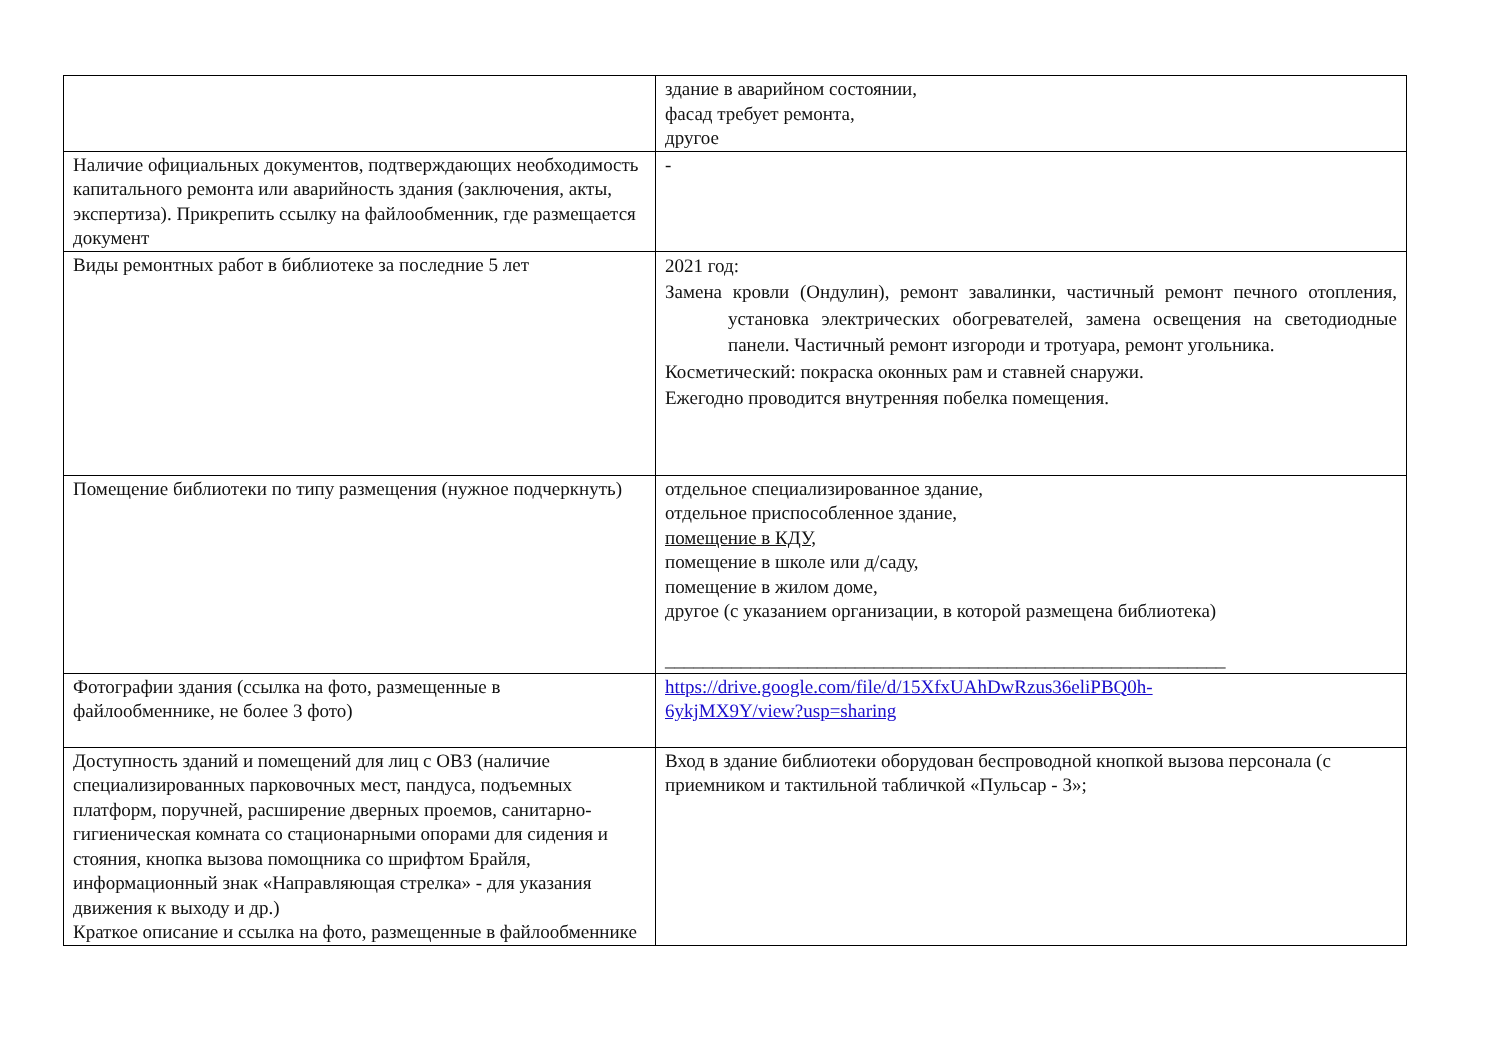| | здание в аварийном состоянии, фасад требует ремонта, другое |
| Наличие официальных документов, подтверждающих необходимость капитального ремонта или аварийность здания (заключения, акты, экспертиза). Прикрепить ссылку на файлообменник, где размещается документ | - |
| Виды ремонтных работ в библиотеке за последние 5 лет | 2021 год: Замена кровли (Ондулин), ремонт завалинки, частичный ремонт печного отопления, установка электрических обогревателей, замена освещения на светодиодные панели. Частичный ремонт изгороди и тротуара, ремонт угольника. Косметический: покраска оконных рам и ставней снаружи. Ежегодно проводится внутренняя побелка помещения. |
| Помещение библиотеки по типу размещения (нужное подчеркнуть) | отдельное специализированное здание, отдельное приспособленное здание, помещение в КДУ, помещение в школе или д/саду, помещение в жилом доме, другое (с указанием организации, в которой размещена библиотека) ___________________________________________________________ |
| Фотографии здания (ссылка на фото, размещенные в файлообменнике, не более 3 фото) | https://drive.google.com/file/d/15XfxUAhDwRzus36eliPBQ0h- 6ykjMX9Y/view?usp=sharing |
| Доступность зданий и помещений для лиц с ОВЗ (наличие специализированных парковочных мест, пандуса, подъемных платформ, поручней, расширение дверных проемов, санитарно-гигиеническая комната со стационарными опорами для сидения и стояния, кнопка вызова помощника со шрифтом Брайля, информационный знак «Направляющая стрелка» - для указания движения к выходу и др.) Краткое описание и ссылка на фото, размещенные в файлообменнике | Вход в здание библиотеки оборудован беспроводной кнопкой вызова персонала (с приемником и тактильной табличкой «Пульсар - 3»; |